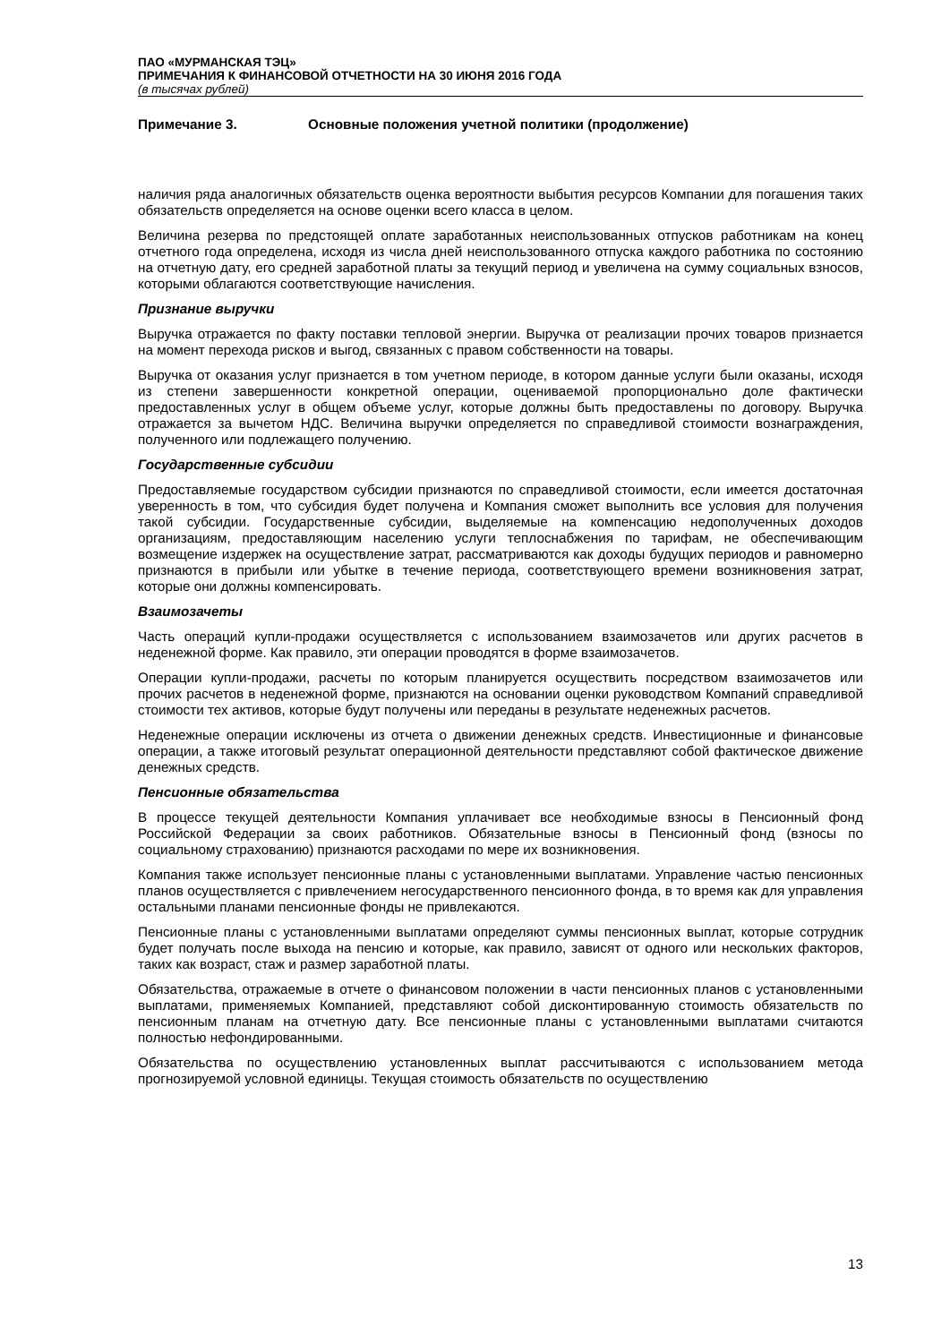ПАО «МУРМАНСКАЯ ТЭЦ»
ПРИМЕЧАНИЯ К ФИНАНСОВОЙ ОТЧЕТНОСТИ НА 30 ИЮНЯ 2016 ГОДА
(в тысячах рублей)
Примечание 3. Основные положения учетной политики (продолжение)
наличия ряда аналогичных обязательств оценка вероятности выбытия ресурсов Компании для погашения таких обязательств определяется на основе оценки всего класса в целом.
Величина резерва по предстоящей оплате заработанных неиспользованных отпусков работникам на конец отчетного года определена, исходя из числа дней неиспользованного отпуска каждого работника по состоянию на отчетную дату, его средней заработной платы за текущий период и увеличена на сумму социальных взносов, которыми облагаются соответствующие начисления.
Признание выручки
Выручка отражается по факту поставки тепловой энергии. Выручка от реализации прочих товаров признается на момент перехода рисков и выгод, связанных с правом собственности на товары.
Выручка от оказания услуг признается в том учетном периоде, в котором данные услуги были оказаны, исходя из степени завершенности конкретной операции, оцениваемой пропорционально доле фактически предоставленных услуг в общем объеме услуг, которые должны быть предоставлены по договору. Выручка отражается за вычетом НДС. Величина выручки определяется по справедливой стоимости вознаграждения, полученного или подлежащего получению.
Государственные субсидии
Предоставляемые государством субсидии признаются по справедливой стоимости, если имеется достаточная уверенность в том, что субсидия будет получена и Компания сможет выполнить все условия для получения такой субсидии. Государственные субсидии, выделяемые на компенсацию недополученных доходов организациям, предоставляющим населению услуги теплоснабжения по тарифам, не обеспечивающим возмещение издержек на осуществление затрат, рассматриваются как доходы будущих периодов и равномерно признаются в прибыли или убытке в течение периода, соответствующего времени возникновения затрат, которые они должны компенсировать.
Взаимозачеты
Часть операций купли-продажи осуществляется с использованием взаимозачетов или других расчетов в неденежной форме. Как правило, эти операции проводятся в форме взаимозачетов.
Операции купли-продажи, расчеты по которым планируется осуществить посредством взаимозачетов или прочих расчетов в неденежной форме, признаются на основании оценки руководством Компаний справедливой стоимости тех активов, которые будут получены или переданы в результате неденежных расчетов.
Неденежные операции исключены из отчета о движении денежных средств. Инвестиционные и финансовые операции, а также итоговый результат операционной деятельности представляют собой фактическое движение денежных средств.
Пенсионные обязательства
В процессе текущей деятельности Компания уплачивает все необходимые взносы в Пенсионный фонд Российской Федерации за своих работников. Обязательные взносы в Пенсионный фонд (взносы по социальному страхованию) признаются расходами по мере их возникновения.
Компания также использует пенсионные планы с установленными выплатами. Управление частью пенсионных планов осуществляется с привлечением негосударственного пенсионного фонда, в то время как для управления остальными планами пенсионные фонды не привлекаются.
Пенсионные планы с установленными выплатами определяют суммы пенсионных выплат, которые сотрудник будет получать после выхода на пенсию и которые, как правило, зависят от одного или нескольких факторов, таких как возраст, стаж и размер заработной платы.
Обязательства, отражаемые в отчете о финансовом положении в части пенсионных планов с установленными выплатами, применяемых Компанией, представляют собой дисконтированную стоимость обязательств по пенсионным планам на отчетную дату. Все пенсионные планы с установленными выплатами считаются полностью нефондированными.
Обязательства по осуществлению установленных выплат рассчитываются с использованием метода прогнозируемой условной единицы. Текущая стоимость обязательств по осуществлению
13